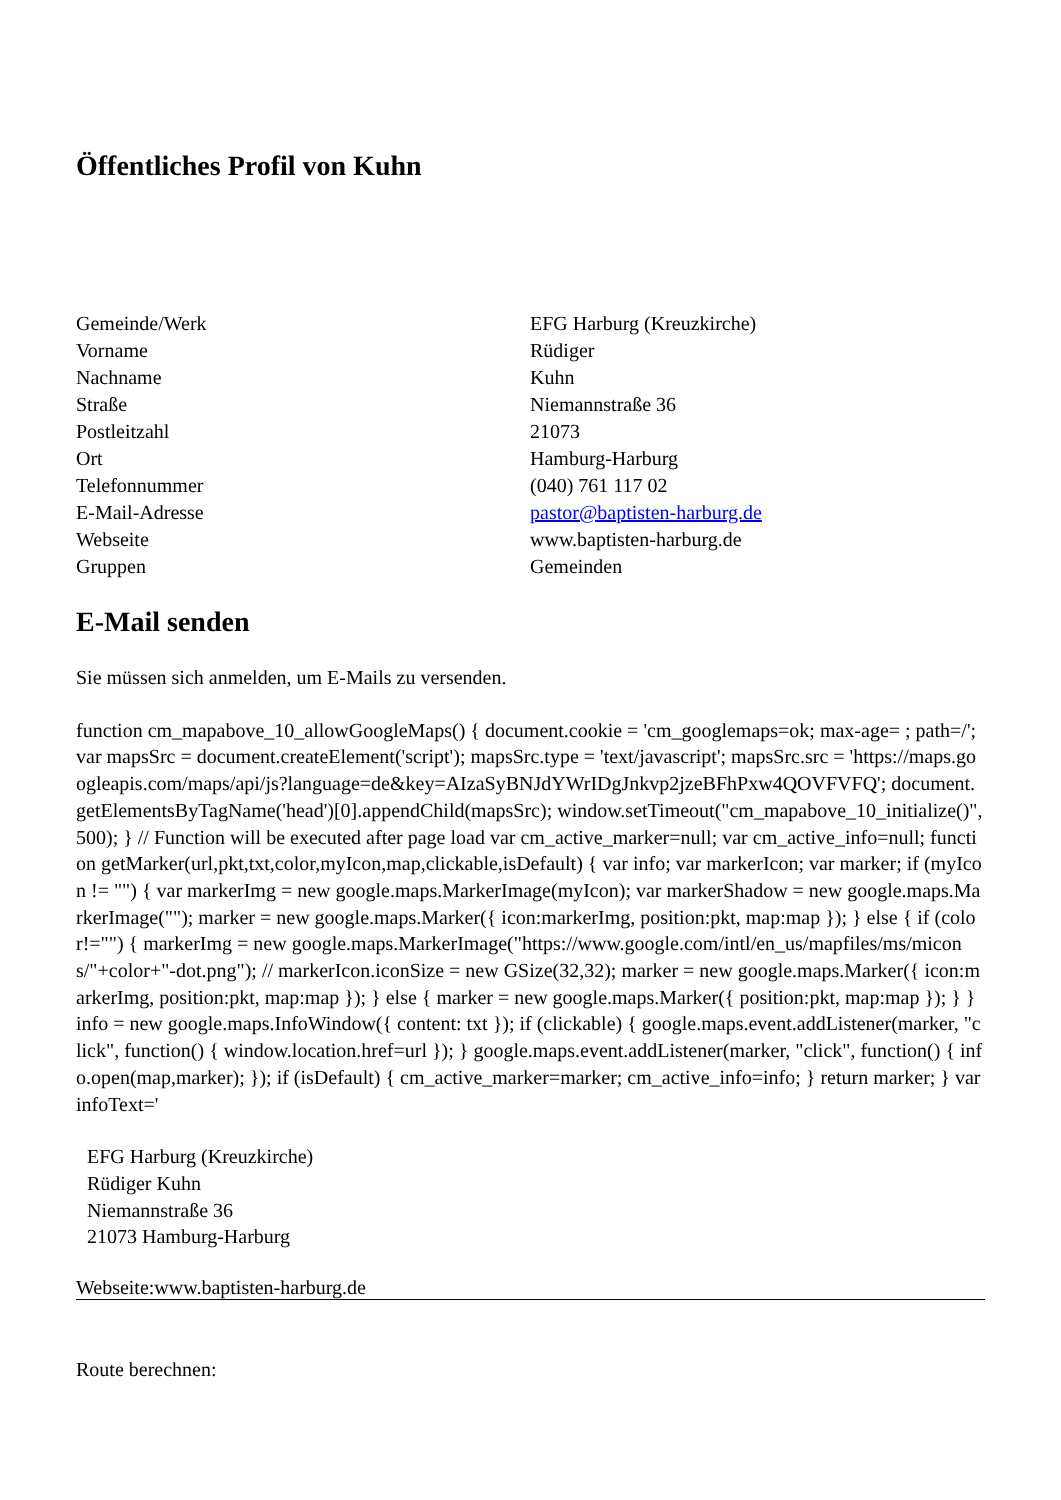Öffentliches Profil von Kuhn
| Gemeinde/Werk | EFG Harburg (Kreuzkirche) |
| Vorname | Rüdiger |
| Nachname | Kuhn |
| Straße | Niemannstraße 36 |
| Postleitzahl | 21073 |
| Ort | Hamburg-Harburg |
| Telefonnummer | (040) 761 117 02 |
| E-Mail-Adresse | pastor@baptisten-harburg.de |
| Webseite | www.baptisten-harburg.de |
| Gruppen | Gemeinden |
E-Mail senden
Sie müssen sich anmelden, um E-Mails zu versenden.
function cm_mapabove_10_allowGoogleMaps() { document.cookie = 'cm_googlemaps=ok; max-age= ; path=/'; var mapsSrc = document.createElement('script'); mapsSrc.type = 'text/javascript'; mapsSrc.src = 'https://maps.googleapis.com/maps/api/js?language=de&key=AIzaSyBNJdYWrIDgJnkvp2jzeBFhPxw4QOVFVFQ'; document.getElementsByTagName('head')[0].appendChild(mapsSrc); window.setTimeout("cm_mapabove_10_initialize()", 500); } // Function will be executed after page load var cm_active_marker=null; var cm_active_info=null; function getMarker(url,pkt,txt,color,myIcon,map,clickable,isDefault) { var info; var markerIcon; var marker; if (myIcon != "") { var markerImg = new google.maps.MarkerImage(myIcon); var markerShadow = new google.maps.MarkerImage(""); marker = new google.maps.Marker({ icon:markerImg, position:pkt, map:map }); } else { if (color!="") { markerImg = new google.maps.MarkerImage("https://www.google.com/intl/en_us/mapfiles/ms/micons/"+color+"-dot.png"); // markerIcon.iconSize = new GSize(32,32); marker = new google.maps.Marker({ icon:markerImg, position:pkt, map:map }); } else { marker = new google.maps.Marker({ position:pkt, map:map }); } } info = new google.maps.InfoWindow({ content: txt }); if (clickable) { google.maps.event.addListener(marker, "click", function() { window.location.href=url }); } google.maps.event.addListener(marker, "click", function() { info.open(map,marker); }); if (isDefault) { cm_active_marker=marker; cm_active_info=info; } return marker; } var infoText='
EFG Harburg (Kreuzkirche)
Rüdiger Kuhn
Niemannstraße 36
21073 Hamburg-Harburg
Webseite:www.baptisten-harburg.de
Route berechnen: